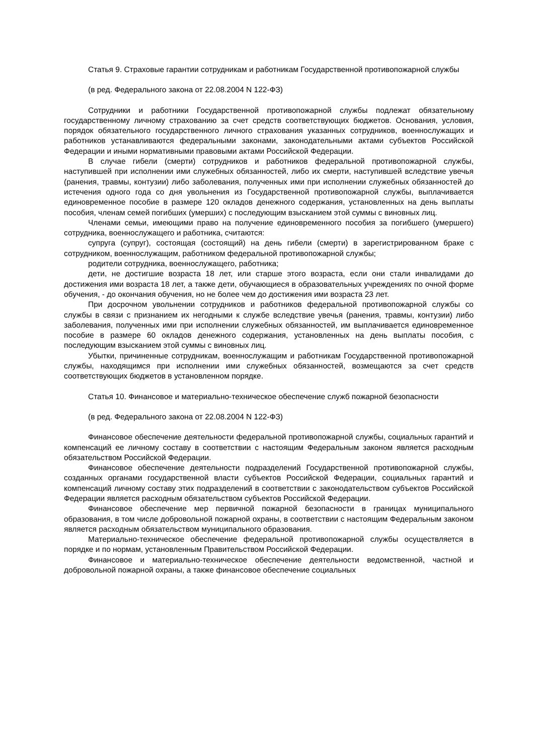Статья 9. Страховые гарантии сотрудникам и работникам Государственной противопожарной службы
(в ред. Федерального закона от 22.08.2004 N 122-ФЗ)
Сотрудники и работники Государственной противопожарной службы подлежат обязательному государственному личному страхованию за счет средств соответствующих бюджетов. Основания, условия, порядок обязательного государственного личного страхования указанных сотрудников, военнослужащих и работников устанавливаются федеральными законами, законодательными актами субъектов Российской Федерации и иными нормативными правовыми актами Российской Федерации.
В случае гибели (смерти) сотрудников и работников федеральной противопожарной службы, наступившей при исполнении ими служебных обязанностей, либо их смерти, наступившей вследствие увечья (ранения, травмы, контузии) либо заболевания, полученных ими при исполнении служебных обязанностей до истечения одного года со дня увольнения из Государственной противопожарной службы, выплачивается единовременное пособие в размере 120 окладов денежного содержания, установленных на день выплаты пособия, членам семей погибших (умерших) с последующим взысканием этой суммы с виновных лиц.
Членами семьи, имеющими право на получение единовременного пособия за погибшего (умершего) сотрудника, военнослужащего и работника, считаются:
супруга (супруг), состоящая (состоящий) на день гибели (смерти) в зарегистрированном браке с сотрудником, военнослужащим, работником федеральной противопожарной службы;
родители сотрудника, военнослужащего, работника;
дети, не достигшие возраста 18 лет, или старше этого возраста, если они стали инвалидами до достижения ими возраста 18 лет, а также дети, обучающиеся в образовательных учреждениях по очной форме обучения, - до окончания обучения, но не более чем до достижения ими возраста 23 лет.
При досрочном увольнении сотрудников и работников федеральной противопожарной службы со службы в связи с признанием их негодными к службе вследствие увечья (ранения, травмы, контузии) либо заболевания, полученных ими при исполнении служебных обязанностей, им выплачивается единовременное пособие в размере 60 окладов денежного содержания, установленных на день выплаты пособия, с последующим взысканием этой суммы с виновных лиц.
Убытки, причиненные сотрудникам, военнослужащим и работникам Государственной противопожарной службы, находящимся при исполнении ими служебных обязанностей, возмещаются за счет средств соответствующих бюджетов в установленном порядке.
Статья 10. Финансовое и материально-техническое обеспечение служб пожарной безопасности
(в ред. Федерального закона от 22.08.2004 N 122-ФЗ)
Финансовое обеспечение деятельности федеральной противопожарной службы, социальных гарантий и компенсаций ее личному составу в соответствии с настоящим Федеральным законом является расходным обязательством Российской Федерации.
Финансовое обеспечение деятельности подразделений Государственной противопожарной службы, созданных органами государственной власти субъектов Российской Федерации, социальных гарантий и компенсаций личному составу этих подразделений в соответствии с законодательством субъектов Российской Федерации является расходным обязательством субъектов Российской Федерации.
Финансовое обеспечение мер первичной пожарной безопасности в границах муниципального образования, в том числе добровольной пожарной охраны, в соответствии с настоящим Федеральным законом является расходным обязательством муниципального образования.
Материально-техническое обеспечение федеральной противопожарной службы осуществляется в порядке и по нормам, установленным Правительством Российской Федерации.
Финансовое и материально-техническое обеспечение деятельности ведомственной, частной и добровольной пожарной охраны, а также финансовое обеспечение социальных